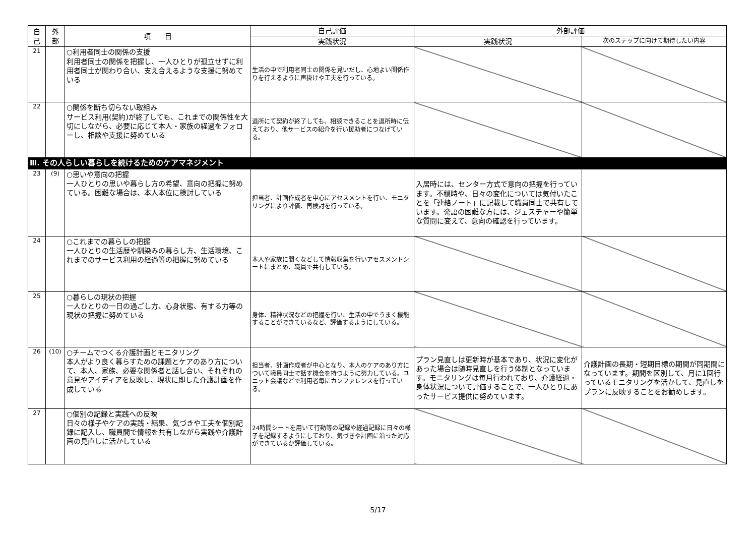| 自 己 | 外 部 | 項 目 | 自己評価 | 外部評価 | |
| --- | --- | --- | --- | --- | --- |
| | | | 実践状況 | 実践状況 | 次のステップに向けて期待したい内容 |
| 21 | | ○利用者同士の関係の支援 利用者同士の関係を把握し、一人ひとりが孤立せずに利用者同士が関わり合い、支え合えるような支援に努めている | 生活の中で利用者同士の関係を見いだし、心地よい関係作りを行えるように声掛けや工夫を行っている。 | | |
| 22 | | ○関係を断ち切らない取組み サービス利用(契約)が終了しても、これまでの関係性を大切にしながら、必要に応じて本人・家族の経過をフォローし、相談や支援に努めている | 退所にて契約が終了しても、相談できることを退所時に伝えており、他サービスの紹介を行い援助者につなげている。 | | |
| Ⅲ. その人らしい暮らしを続けるためのケアマネジメント | | | | | |
| 23 | (9) | ○思いや意向の把握 一人ひとりの思いや暮らし方の希望、意向の把握に努めている。困難な場合は、本人本位に検討している | 担当者、計画作成者を中心にアセスメントを行い、モニタリングにより評価、再検討を行っている。 | 入居時には、センター方式で意向の把握を行っています。不穏時や、日々の変化については気付いたことを「連絡ノート」に記載して職員同士で共有しています。発語の困難な方には、ジェスチャーや簡単な質問に変えて、意向の確認を行っています。 | |
| 24 | | ○これまでの暮らしの把握 一人ひとりの生活歴や馴染みの暮らし方、生活環境、これまでのサービス利用の経過等の把握に努めている | 本人や家族に聞くなどして情報収集を行いアセスメントシートにまとめ、職員で共有している。 | | |
| 25 | | ○暮らしの現状の把握 一人ひとりの一日の過ごし方、心身状態、有する力等の現状の把握に努めている | 身体、精神状況などの把握を行い、生活の中でうまく機能することができているなど、評価するようにしている。 | | |
| 26 | (10) | ○チームでつくる介護計画とモニタリング 本人がより良く暮らすための課題とケアのあり方について、本人、家族、必要な関係者と話し合い、それぞれの意見やアイディアを反映し、現状に即した介護計画を作成している | 担当者、計画作成者が中心となり、本人のケアのあり方について職員同士で話す機会を持つように努力している。ユニット会議などで利用者毎にカンファレンスを行っている。 | プラン見直しは更新時が基本であり、状況に変化があった場合は随時見直しを行う体制となっています。モニタリングは毎月行われており、介護経過・身体状況について評価することで、一人ひとりにあったサービス提供に努めています。 | 介護計画の長期・短期目標の期間が同期間になっています。期間を区別して、月に1回行っているモニタリングを活かして、見直しをプランに反映することをお勧めします。 |
| 27 | | ○個別の記録と実践への反映 日々の様子やケアの実践・結果、気づきや工夫を個別記録に記入し、職員間で情報を共有しながら実践や介護計画の見直しに活かしている | 24時間シートを用いて行動等の記録や経過記録に日々の様子を記録するようにしており、気づきや計画に沿った対応ができているか評価している。 | | |
5/17